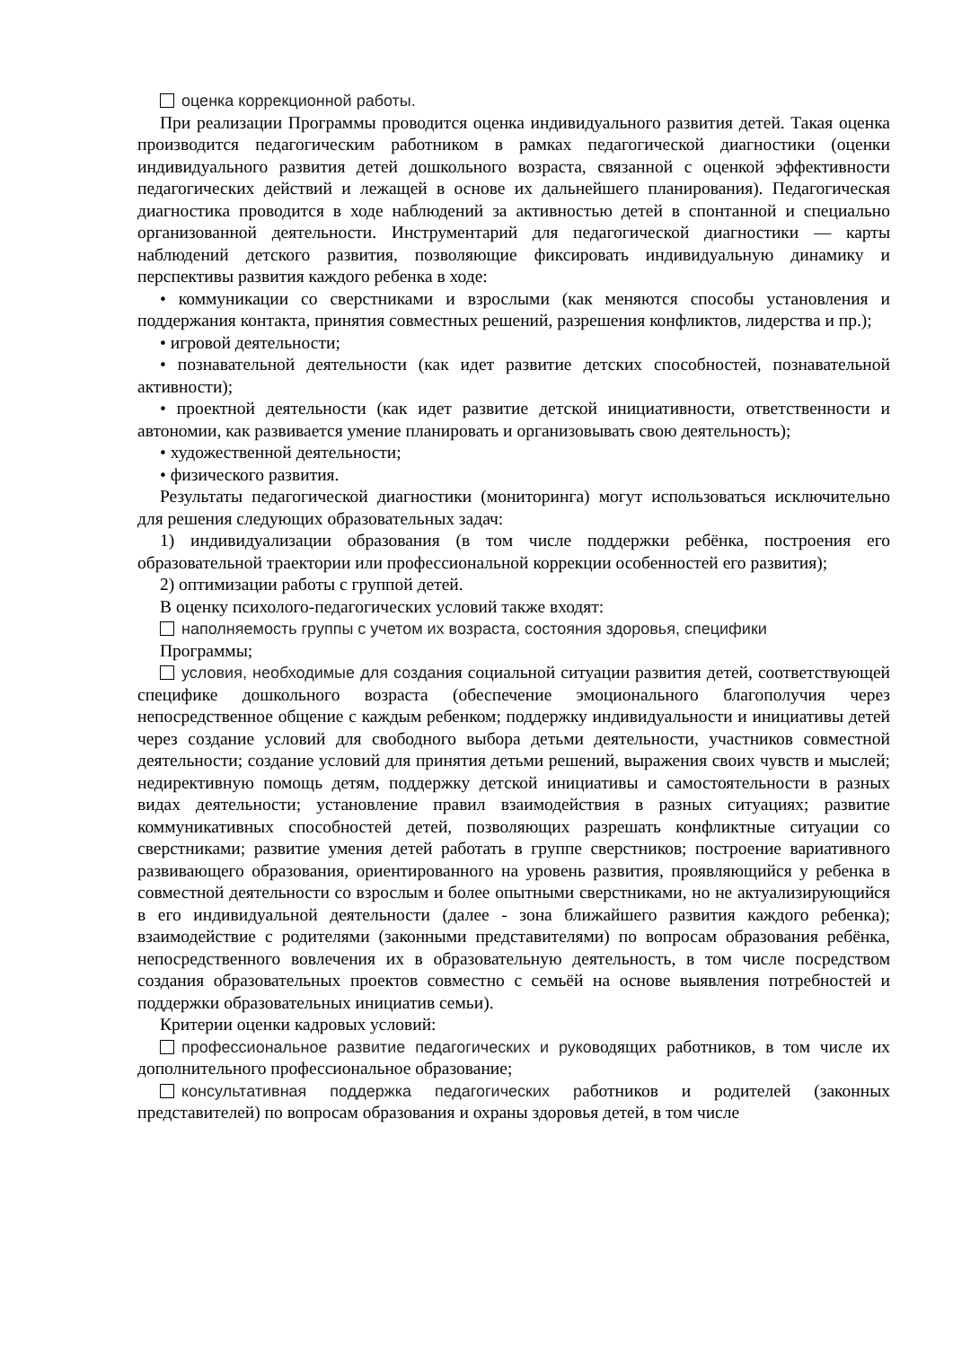оценка коррекционной работы.
При реализации Программы проводится оценка индивидуального развития детей. Такая оценка производится педагогическим работником в рамках педагогической диагностики (оценки индивидуального развития детей дошкольного возраста, связанной с оценкой эффективности педагогических действий и лежащей в основе их дальнейшего планирования). Педагогическая диагностика проводится в ходе наблюдений за активностью детей в спонтанной и специально организованной деятельности. Инструментарий для педагогической диагностики — карты наблюдений детского развития, позволяющие фиксировать индивидуальную динамику и перспективы развития каждого ребенка в ходе:
• коммуникации со сверстниками и взрослыми (как меняются способы установления и поддержания контакта, принятия совместных решений, разрешения конфликтов, лидерства и пр.);
• игровой деятельности;
• познавательной деятельности (как идет развитие детских способностей, познавательной активности);
• проектной деятельности (как идет развитие детской инициативности, ответственности и автономии, как развивается умение планировать и организовывать свою деятельность);
• художественной деятельности;
• физического развития.
Результаты педагогической диагностики (мониторинга) могут использоваться исключительно для решения следующих образовательных задач:
1) индивидуализации образования (в том числе поддержки ребёнка, построения его образовательной траектории или профессиональной коррекции особенностей его развития);
2) оптимизации работы с группой детей.
В оценку психолого-педагогических условий также входят:
наполняемость группы с учетом их возраста, состояния здоровья, специфики
Программы;
условия, необходимые для создания социальной ситуации развития детей, соответствующей специфике дошкольного возраста (обеспечение эмоционального благополучия через непосредственное общение с каждым ребенком; поддержку индивидуальности и инициативы детей через создание условий для свободного выбора детьми деятельности, участников совместной деятельности; создание условий для принятия детьми решений, выражения своих чувств и мыслей; недирективную помощь детям, поддержку детской инициативы и самостоятельности в разных видах деятельности; установление правил взаимодействия в разных ситуациях; развитие коммуникативных способностей детей, позволяющих разрешать конфликтные ситуации со сверстниками; развитие умения детей работать в группе сверстников; построение вариативного развивающего образования, ориентированного на уровень развития, проявляющийся у ребенка в совместной деятельности со взрослым и более опытными сверстниками, но не актуализирующийся в его индивидуальной деятельности (далее - зона ближайшего развития каждого ребенка); взаимодействие с родителями (законными представителями) по вопросам образования ребёнка, непосредственного вовлечения их в образовательную деятельность, в том числе посредством создания образовательных проектов совместно с семьёй на основе выявления потребностей и поддержки образовательных инициатив семьи).
Критерии оценки кадровых условий:
профессиональное развитие педагогических и руководящих работников, в том числе их дополнительного профессиональное образование;
консультативная поддержка педагогических работников и родителей (законных представителей) по вопросам образования и охраны здоровья детей, в том числе